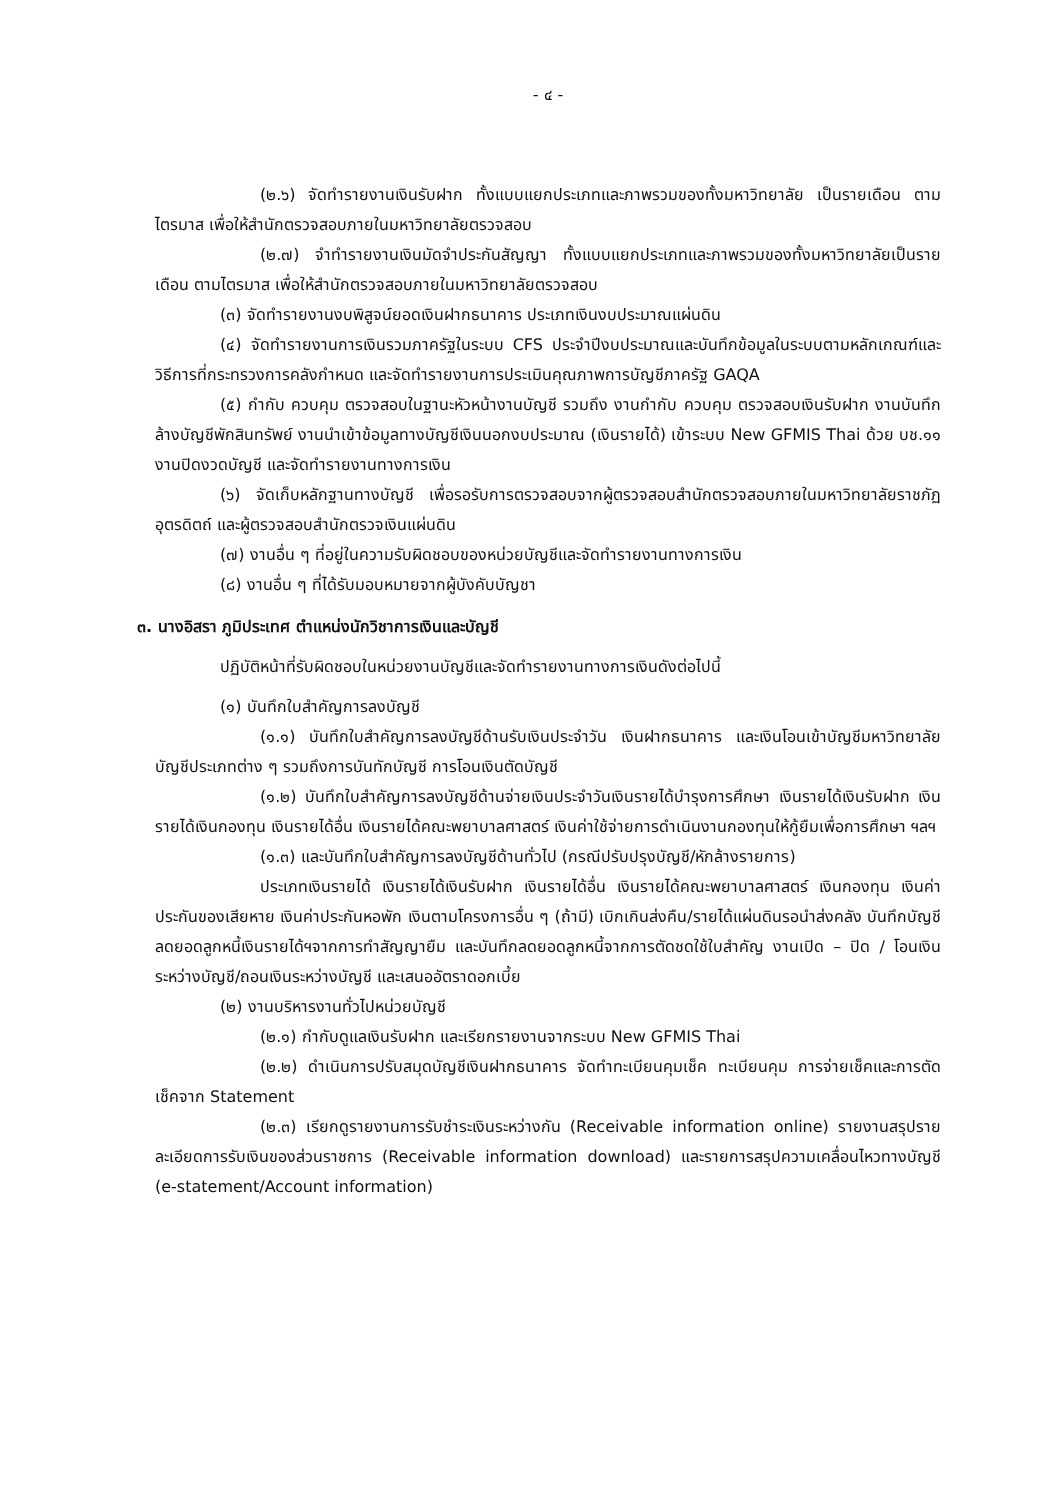- ๔ -
(๒.๖) จัดทำรายงานเงินรับฝาก ทั้งแบบแยกประเภทและภาพรวมของทั้งมหาวิทยาลัย เป็นรายเดือน ตามไตรมาส เพื่อให้สำนักตรวจสอบภายในมหาวิทยาลัยตรวจสอบ
(๒.๗) จำทำรายงานเงินมัดจำประกันสัญญา ทั้งแบบแยกประเภทและภาพรวมของทั้งมหาวิทยาลัยเป็นรายเดือน ตามไตรมาส เพื่อให้สำนักตรวจสอบภายในมหาวิทยาลัยตรวจสอบ
(๓) จัดทำรายงานงบพิสูจน์ยอดเงินฝากธนาคาร ประเภทเงินงบประมาณแผ่นดิน
(๔) จัดทำรายงานการเงินรวมภาครัฐในระบบ CFS ประจำปีงบประมาณและบันทึกข้อมูลในระบบตามหลักเกณฑ์และวิธีการที่กระทรวงการคลังกำหนด และจัดทำรายงานการประเมินคุณภาพการบัญชีภาครัฐ GAQA
(๕) กำกับ ควบคุม ตรวจสอบในฐานะหัวหน้างานบัญชี รวมถึง งานกำกับ ควบคุม ตรวจสอบเงินรับฝาก งานบันทึกล้างบัญชีพักสินทรัพย์ งานนำเข้าข้อมูลทางบัญชีเงินนอกงบประมาณ (เงินรายได้) เข้าระบบ New GFMIS Thai ด้วย บช.๑๑ งานปิดงวดบัญชี และจัดทำรายงานทางการเงิน
(๖) จัดเก็บหลักฐานทางบัญชี เพื่อรอรับการตรวจสอบจากผู้ตรวจสอบสำนักตรวจสอบภายในมหาวิทยาลัยราชภัฏอุตรดิตถ์ และผู้ตรวจสอบสำนักตรวจเงินแผ่นดิน
(๗) งานอื่น ๆ ที่อยู่ในความรับผิดชอบของหน่วยบัญชีและจัดทำรายงานทางการเงิน
(๘) งานอื่น ๆ ที่ได้รับมอบหมายจากผู้บังคับบัญชา
๓. นางอิสรา ภูมิประเทศ ตำแหน่งนักวิชาการเงินและบัญชี
ปฏิบัติหน้าที่รับผิดชอบในหน่วยงานบัญชีและจัดทำรายงานทางการเงินดังต่อไปนี้
(๑) บันทึกใบสำคัญการลงบัญชี
(๑.๑) บันทึกใบสำคัญการลงบัญชีด้านรับเงินประจำวัน เงินฝากธนาคาร และเงินโอนเข้าบัญชีมหาวิทยาลัยบัญชีประเภทต่าง ๆ รวมถึงการบันทักบัญชี การโอนเงินตัดบัญชี
(๑.๒) บันทึกใบสำคัญการลงบัญชีด้านจ่ายเงินประจำวันเงินรายได้บำรุงการศึกษา เงินรายได้เงินรับฝาก เงินรายได้เงินกองทุน เงินรายได้อื่น เงินรายได้คณะพยาบาลศาสตร์ เงินค่าใช้จ่ายการดำเนินงานกองทุนให้กู้ยืมเพื่อการศึกษา ฯลฯ
(๑.๓) และบันทึกใบสำคัญการลงบัญชีด้านทั่วไป (กรณีปรับปรุงบัญชี/หักล้างรายการ)
ประเภทเงินรายได้ เงินรายได้เงินรับฝาก เงินรายได้อื่น เงินรายได้คณะพยาบาลศาสตร์ เงินกองทุน เงินค่าประกันของเสียหาย เงินค่าประกันหอพัก เงินตามโครงการอื่น ๆ (ถ้ามี) เบิกเกินส่งคืน/รายได้แผ่นดินรอนำส่งคลัง บันทึกบัญชีลดยอดลูกหนี้เงินรายได้ฯจากการทำสัญญายืม และบันทึกลดยอดลูกหนี้จากการตัดชดใช้ใบสำคัญ งานเปิด – ปิด / โอนเงินระหว่างบัญชี/ถอนเงินระหว่างบัญชี และเสนออัตราดอกเบี้ย
(๒) งานบริหารงานทั่วไปหน่วยบัญชี
(๒.๑) กำกับดูแลเงินรับฝาก และเรียกรายงานจากระบบ New GFMIS Thai
(๒.๒) ดำเนินการปรับสมุดบัญชีเงินฝากธนาคาร จัดทำทะเบียนคุมเช็ค ทะเบียนคุม การจ่ายเช็คและการตัดเช็คจาก Statement
(๒.๓) เรียกดูรายงานการรับชำระเงินระหว่างกัน (Receivable information online) รายงานสรุปรายละเอียดการรับเงินของส่วนราชการ (Receivable information download) และรายการสรุปความเคลื่อนไหวทางบัญชี (e-statement/Account information)